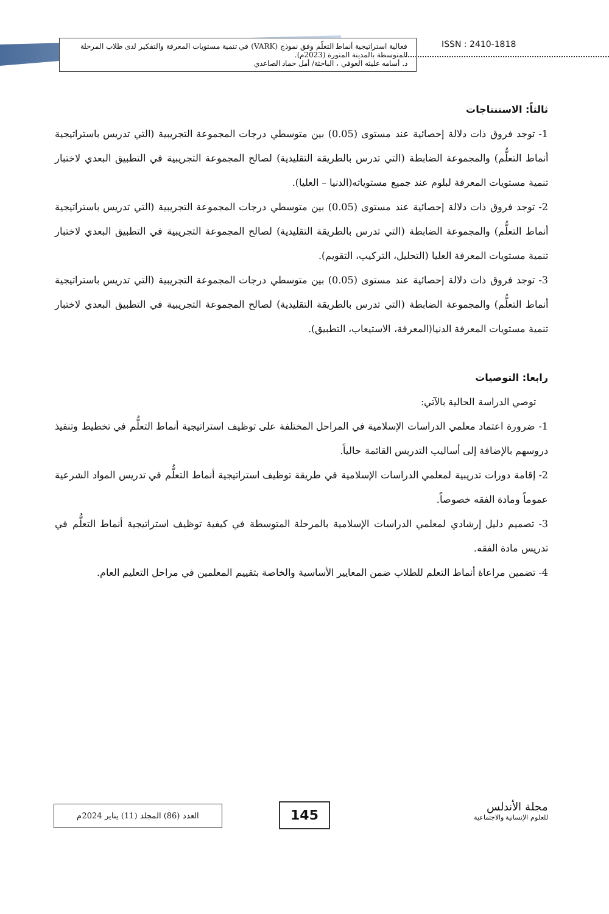فعالية استراتيجية أنماط التعلّم وفق نموذج (VARK) في تنمية مستويات المعرفة والتفكير لدى طلاب المرحلة المتوسطة بالمدينة المنورة (2023م).
د. أسامه عليثه العوفي ، الباحثة/ أمل حماد الصاعدي
ISSN : 2410-1818
ثالثاً: الاستنتاجات
1- توجد فروق ذات دلالة إحصائية عند مستوى (0.05) بين متوسطي درجات المجموعة التجريبية (التي تدريس باستراتيجية أنماط التعلُّم) والمجموعة الضابطة (التي تدرس بالطريقة التقليدية) لصالح المجموعة التجريبية في التطبيق البعدي لاختبار تنمية مستويات المعرفة لبلوم عند جميع مستوياته(الدنيا – العليا).
2- توجد فروق ذات دلالة إحصائية عند مستوى (0.05) بين متوسطي درجات المجموعة التجريبية (التي تدريس باستراتيجية أنماط التعلُّم) والمجموعة الضابطة (التي تدرس بالطريقة التقليدية) لصالح المجموعة التجريبية في التطبيق البعدي لاختبار تنمية مستويات المعرفة العليا (التحليل، التركيب، التقويم).
3- توجد فروق ذات دلالة إحصائية عند مستوى (0.05) بين متوسطي درجات المجموعة التجريبية (التي تدريس باستراتيجية أنماط التعلُّم) والمجموعة الضابطة (التي تدرس بالطريقة التقليدية) لصالح المجموعة التجريبية في التطبيق البعدي لاختبار تنمية مستويات المعرفة الدنيا(المعرفة، الاستيعاب، التطبيق).
رابعا: التوصيات
توصي الدراسة الحالية بالآتي:
1- ضرورة اعتماد معلمي الدراسات الإسلامية في المراحل المختلفة على توظيف استراتيجية أنماط التعلُّم في تخطيط وتنفيذ دروسهم بالإضافة إلى أساليب التدريس القائمة حالياً.
2- إقامة دورات تدريبية لمعلمي الدراسات الإسلامية في طريقة توظيف استراتيجية أنماط التعلُّم في تدريس المواد الشرعية عموماً ومادة الفقه خصوصاً.
3- تصميم دليل إرشادي لمعلمي الدراسات الإسلامية بالمرحلة المتوسطة في كيفية توظيف استراتيجية أنماط التعلُّم في تدريس مادة الفقه.
4- تضمين مراعاة أنماط التعلم للطلاب ضمن المعايير الأساسية والخاصة بتقييم المعلمين في مراحل التعليم العام.
العدد (86) المجلد (11) يناير 2024م 145
مجلة الأندلس
للعلوم الإنسانية والاجتماعية